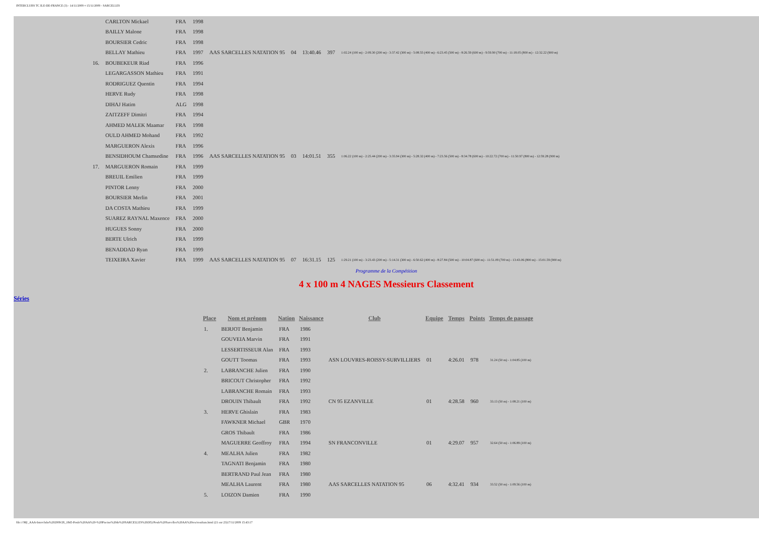INTERCLUBS TC ILE-DE-FRANCE (3) - 14/11/2009 ¤ 15/11/2009 - SARCELLES
| | CARLTON Mickael | FRA | 1998 | | | | | |
| | BAILLY Malone | FRA | 1998 | | | | | |
| | BOURSIER Cedric | FRA | 1998 | | | | | |
| | BELLAY Mathieu | FRA | 1997 | AAS SARCELLES NATATION 95 | 04 | 13:40.46 | 397 | 1:02.24 (100 m) - 2:09.30 (200 m) - 3:37.42 (300 m) - 5:08.55 (400 m) - 6:23.45 (500 m) - 8:26.59 (600 m) - 9:59.90 (700 m) - 11:18.05 (800 m) - 12:32.22 (900 m) |
| 16. | BOUBEKEUR Riad | FRA | 1996 | | | | | |
| | LEGARGASSON Mathieu | FRA | 1991 | | | | | |
| | RODRIGUEZ Quentin | FRA | 1994 | | | | | |
| | HERVE Rudy | FRA | 1998 | | | | | |
| | DIHAJ Hatim | ALG | 1998 | | | | | |
| | ZAITZEFF Dimitri | FRA | 1994 | | | | | |
| | AHMED MALEK Maamar | FRA | 1998 | | | | | |
| | OULD AHMED Mohand | FRA | 1992 | | | | | |
| | MARGUERON Alexis | FRA | 1996 | | | | | |
| | BENSIDHOUM Chamsedine | FRA | 1996 | AAS SARCELLES NATATION 95 | 03 | 14:01.51 | 355 | 1:06.22 (100 m) - 2:25.44 (200 m) - 3:35.94 (300 m) - 5:28.32 (400 m) - 7:23.56 (500 m) - 8:34.78 (600 m) - 10:22.72 (700 m) - 11:50.97 (800 m) - 12:59.28 (900 m) |
| 17. | MARGUERON Romain | FRA | 1999 | | | | | |
| | BREUIL Emilien | FRA | 1999 | | | | | |
| | PINTOR Lenny | FRA | 2000 | | | | | |
| | BOURSIER Merlin | FRA | 2001 | | | | | |
| | DA COSTA Mathieu | FRA | 1999 | | | | | |
| | SUAREZ RAYNAL Maxence | FRA | 2000 | | | | | |
| | HUGUES Sonny | FRA | 2000 | | | | | |
| | BERTE Ulrich | FRA | 1999 | | | | | |
| | BENADDAD Ryan | FRA | 1999 | | | | | |
| | TEIXEIRA Xavier | FRA | 1999 | AAS SARCELLES NATATION 95 | 07 | 16:31.15 | 125 | 1:29.21 (100 m) - 3:23.43 (200 m) - 5:14.31 (300 m) - 6:50.62 (400 m) - 8:27.84 (500 m) - 10:04.87 (600 m) - 11:51.09 (700 m) - 13:43.06 (800 m) - 15:01.59 (900 m) |
Programme de la Compétition
4 x 100 m 4 NAGES Messieurs Classement
Séries
| Place | Nom et prénom | Nation | Naissance | Club | Equipe | Temps | Points | Temps de passage |
| --- | --- | --- | --- | --- | --- | --- | --- | --- |
| 1. | BERJOT Benjamin | FRA | 1986 | | | | | |
| | GOUVEIA Marvin | FRA | 1991 | | | | | |
| | LESSERTISSEUR Alan | FRA | 1993 | | | | | |
| | GOUTT Toomas | FRA | 1993 | ASN LOUVRES-ROISSY-SURVILLIERS | 01 | 4:26.01 | 978 | 31.24 (50 m) - 1:04.85 (100 m) |
| 2. | LABRANCHE Julien | FRA | 1990 | | | | | |
| | BRICOUT Christopher | FRA | 1992 | | | | | |
| | LABRANCHE Romain | FRA | 1993 | | | | | |
| | DROUIN Thibault | FRA | 1992 | CN 95 EZANVILLE | 01 | 4:28.58 | 960 | 33.13 (50 m) - 1:08.21 (100 m) |
| 3. | HERVE Ghislain | FRA | 1983 | | | | | |
| | FAWKNER Michael | GBR | 1970 | | | | | |
| | GROS Thibault | FRA | 1986 | | | | | |
| | MAGUERRE Geoffroy | FRA | 1994 | SN FRANCONVILLE | 01 | 4:29.07 | 957 | 32.64 (50 m) - 1:06.89 (100 m) |
| 4. | MEALHA Julien | FRA | 1982 | | | | | |
| | TAGNATI Benjamin | FRA | 1980 | | | | | |
| | BERTRAND Paul Jean | FRA | 1980 | | | | | |
| | MEALHA Laurent | FRA | 1980 | AAS SARCELLES NATATION 95 | 06 | 4:32.41 | 934 | 33.52 (50 m) - 1:09.56 (100 m) |
| 5. | LOIZON Damien | FRA | 1990 | | | | | |
file:///M|/_AAA-Interclubs%202009/28_1845-Poule%20AA%20-%20Piscine%20de%20SARCELLES%20(95)/Poule%20Sarcelles%20AA%20res/resultats.html (21 sur 23)17/11/2009 15:43:17